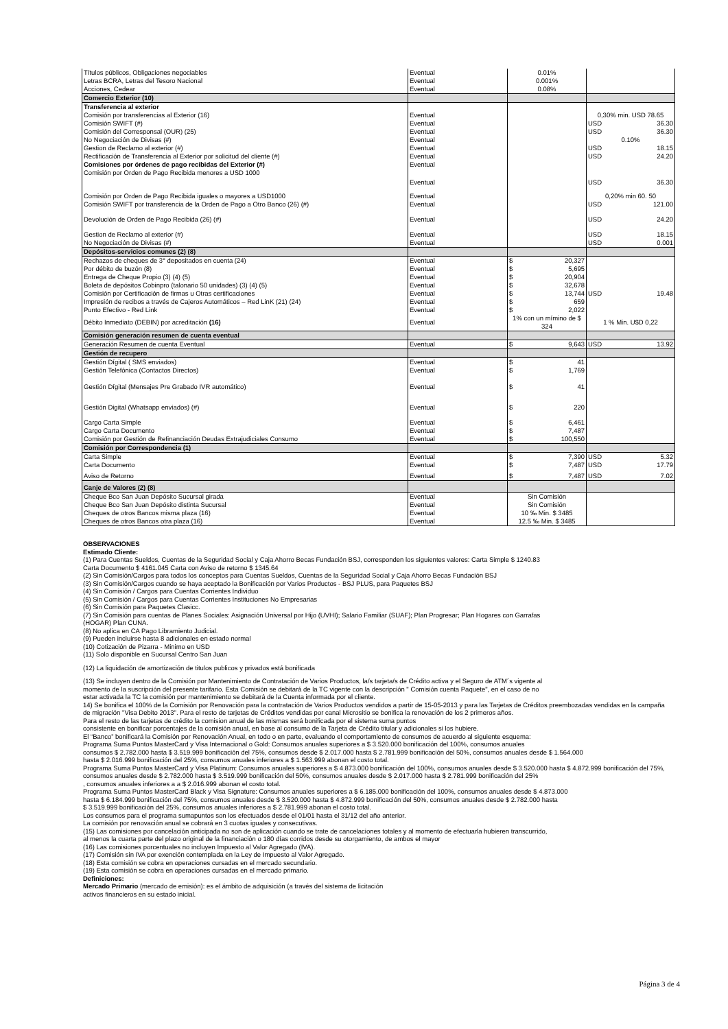| Títulos públicos, Obligaciones negociables | Eventual | 0.01% | |
| Letras BCRA, Letras del Tesoro Nacional | Eventual | 0.001% | |
| Acciones, Cedear | Eventual | 0.08% | |
| Comercio Exterior (10) | | | |
| Transferencia al exterior | | | |
| Comisión por transferencias al Exterior (16) | Eventual | | 0,30% min. USD 78.65 |
| Comisión SWIFT (#) | Eventual | | USD 36.30 |
| Comisión del Corresponsal (OUR) (25) | Eventual | | USD 36.30 |
| No Negociación de Divisas (#) | Eventual | | 0.10% |
| Gestion de Reclamo al exterior (#) | Eventual | | USD 18.15 |
| Rectificación de Transferencia al Exterior por solicitud del cliente (#) | Eventual | | USD 24.20 |
| Comisiones por órdenes de pago recibidas del Exterior (#) | Eventual | | |
| Comisión por Orden de Pago Recibida menores a USD 1000 | Eventual | | USD 36.30 |
| Comisión por Orden de Pago Recibida iguales o mayores a USD1000 | Eventual | | 0,20% min 60. 50 |
| Comisión SWIFT por transferencia de la Orden de Pago a Otro Banco (26) (#) | Eventual | | USD 121.00 |
| Devolución de Orden de Pago Recibida (26) (#) | Eventual | | USD 24.20 |
| Gestion de Reclamo al exterior (#) | Eventual | | USD 18.15 |
| No Negociación de Divisas (#) | Eventual | | USD 0.001 |
| Depósitos-servicios comunes (2) (8) | | | |
| Rechazos de cheques de 3° depositados en cuenta (24) | Eventual | $ 20,327 | |
| Por débito de buzón (8) | Eventual | $ 5,695 | |
| Entrega de Cheque Propio (3) (4) (5) | Eventual | $ 20,904 | |
| Boleta de depósitos Cobinpro (talonario 50 unidades) (3) (4) (5) | Eventual | $ 32,678 | |
| Comisión por Certificación de firmas u Otras certificaciones | Eventual | $ 13,744 | USD 19.48 |
| Impresión de recibos a través de Cajeros Automáticos – Red LinK (21) (24) | Eventual | $ 659 | |
| Punto Efectivo - Red Link | Eventual | $ 2,022 | |
| Débito Inmediato (DEBIN) por acreditación (16) | Eventual | 1% con un mímino de $ 324 | 1 % Min. U$D 0,22 |
| Comisión generación resumen de cuenta eventual | | | |
| Generación Resumen de cuenta Eventual | Eventual | $ 9,643 | USD 13.92 |
| Gestión de recupero | | | |
| Gestión Dígital ( SMS enviados) | Eventual | $ 41 | |
| Gestión Telefónica (Contactos Directos) | Eventual | $ 1,769 | |
| Gestión Dígital (Mensajes Pre Grabado IVR automático) | Eventual | $ 41 | |
| Gestión Digital (Whatsapp enviados) (#) | Eventual | $ 220 | |
| Cargo Carta Simple | Eventual | $ 6,461 | |
| Cargo Carta Documento | Eventual | $ 7,487 | |
| Comisión por Gestión de Refinanciación Deudas Extrajudiciales Consumo | Eventual | $ 100,550 | |
| Comisión por Correspondencia (1) | | | |
| Carta Simple | Eventual | $ 7,390 | USD 5.32 |
| Carta Documento | Eventual | $ 7,487 | USD 17.79 |
| Aviso de Retorno | Eventual | $ 7,487 | USD 7.02 |
| Canje de Valores (2) (8) | | | |
| Cheque Bco San Juan Depósito Sucursal girada | Eventual | Sin Comisión | |
| Cheque Bco San Juan Depósito distinta Sucursal | Eventual | Sin Comisión | |
| Cheques de otros Bancos misma plaza (16) | Eventual | 10 ‰ Min. $ 3485 | |
| Cheques de otros Bancos otra plaza (16) | Eventual | 12.5 ‰ Min. $ 3485 | |
OBSERVACIONES
Estimado Cliente:
(1) Para Cuentas Sueldos, Cuentas de la Seguridad Social y Caja Ahorro Becas Fundación BSJ, corresponden los siguientes valores: Carta Simple $ 1240.83
Carta Documento $ 4161.045 Carta con Aviso de retorno $ 1345.64
(2) Sin Comisión/Cargos para todos los conceptos para Cuentas Sueldos, Cuentas de la Seguridad Social y Caja Ahorro Becas Fundación BSJ
(3) Sin Comisión/Cargos cuando se haya aceptado la Bonificación por Varios Productos - BSJ PLUS, para Paquetes BSJ
(4) Sin Comisión / Cargos para Cuentas Corrientes Individuo
(5) Sin Comisión / Cargos para Cuentas Corrientes Instituciones No Empresarias
(6) Sin Comisión para Paquetes Clasicc.
(7) Sin Comisión para cuentas de Planes Sociales: Asignación Universal por Hijo (UVHI); Salario Familiar (SUAF); Plan Progresar; Plan Hogares con Garrafas
(HOGAR) Plan CUNA.
(8) No aplica en CA Pago Libramiento Judicial.
(9) Pueden incluirse hasta 8 adicionales en estado normal
(10) Cotización de Pizarra - Minimo en USD
(11) Solo disponible en Sucursal Centro San Juan
(12) La liquidación de amortización de titulos publicos y privados está bonificada
(13) Se incluyen dentro de la Comisión por Mantenimiento de Contratación de Varios Productos, la/s tarjeta/s de Crédito activa y el Seguro de ATM´s vigente al
momento de la suscripción del presente tarifario. Esta Comisión se debitará de la TC vigente con la descripción " Comisión cuenta Paquete", en el caso de no
estar activada la TC la comisión por mantenimiento se debitará de la Cuenta informada por el cliente.
14) Se bonifica el 100% de la Comisión por Renovación para la contratación de Varios Productos vendidos a partir de 15-05-2013 y para las Tarjetas de Créditos preembozadas vendidas en la campaña de migración "Visa Debito 2013". Para el resto de tarjetas de Créditos vendidas por canal Micrositio se bonifica la renovación de los 2 primeros años.
Para el resto de las tarjetas de crédito la comision anual de las mismas será bonificada por el sistema suma puntos
consistente en bonificar porcentajes de la comisión anual, en base al consumo de la Tarjeta de Crédito titular y adicionales si los hubiere.
El “Banco” bonificará la Comisión por Renovación Anual, en todo o en parte, evaluando el comportamiento de consumos de acuerdo al siguiente esquema:
Programa Suma Puntos MasterCard y Visa Internacional o Gold: Consumos anuales superiores a $ 3.520.000 bonificación del 100%, consumos anuales
consumos $ 2.782.000 hasta $ 3.519.999 bonificación del 75%, consumos desde $ 2.017.000 hasta $ 2.781.999 bonificación del 50%, consumos anuales desde $ 1.564.000
hasta $ 2.016.999 bonificación del 25%, consumos anuales inferiores a $ 1.563.999 abonan el costo total.
Programa Suma Puntos MasterCard y Visa Platinum: Consumos anuales superiores a $ 4.873.000 bonificación del 100%, consumos anuales desde $ 3.520.000 hasta $ 4.872.999 bonificación del 75%, consumos anuales desde $ 2.782.000 hasta $ 3.519.999 bonificación del 50%, consumos anuales desde $ 2.017.000 hasta $ 2.781.999 bonificación del 25%
, consumos anuales inferiores a a $ 2.016.999 abonan el costo total.
Programa Suma Puntos MasterCard Black y Visa Signature: Consumos anuales superiores a $ 6.185.000 bonificación del 100%, consumos anuales desde $ 4.873.000
hasta $ 6.184.999 bonificación del 75%, consumos anuales desde $ 3.520.000 hasta $ 4.872.999 bonificación del 50%, consumos anuales desde $ 2.782.000 hasta
$ 3.519.999 bonificación del 25%, consumos anuales inferiores a $ 2.781.999 abonan el costo total.
Los consumos para el programa sumapuntos son los efectuados desde el 01/01 hasta el 31/12 del año anterior.
La comisión por renovación anual se cobrará en 3 cuotas iguales y consecutivas.
(15) Las comisiones por cancelación anticipada no son de aplicación cuando se trate de cancelaciones totales y al momento de efectuarla hubieren transcurrido,
al menos la cuarta parte del plazo original de la financiación o 180 días corridos desde su otorgamiento, de ambos el mayor
(16) Las comisiones porcentuales no incluyen Impuesto al Valor Agregado (IVA).
(17) Comisión sin IVA por exención contemplada en la Ley de Impuesto al Valor Agregado.
(18) Esta comisión se cobra en operaciones cursadas en el mercado secundario.
(19) Esta comisión se cobra en operaciones cursadas en el mercado primario.
Definiciones:
Mercado Primario (mercado de emisión): es el ámbito de adquisición (a través del sistema de licitación
activos financieros en su estado inicial.
Página 3 de 4